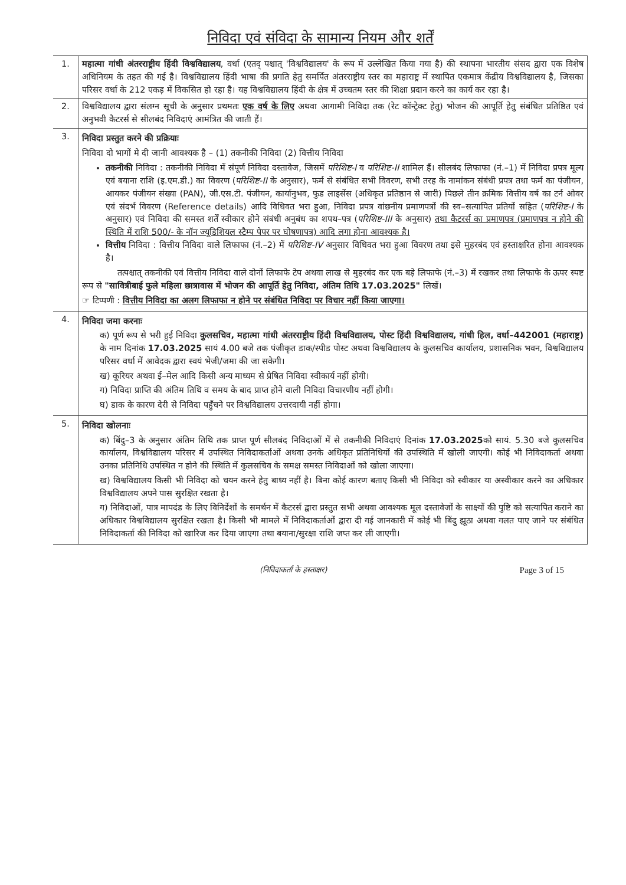निविदा एवं संविदा के सामान्य नियम और शर्तें
| 1. | महात्मा गांधी अंतरराष्ट्रीय हिंदी विश्वविद्यालय , वर्धा (एतद् पश्चात् 'विश्वविद्यालय' के रूप में उल्लेखित किया गया है) की स्थापना भारतीय संसद द्वारा एक विशेष अधिनियम के तहत की गई है। विश्वविद्यालय हिंदी भाषा की प्रगति हेतु समर्पित अंतरराष्ट्रीय स्तर का महाराष्ट्र में स्थापित एकमात्र केंद्रीय विश्वविद्यालय है, जिसका परिसर वर्धा के 212 एकड़ में विकसित हो रहा है। यह विश्वविद्यालय हिंदी के क्षेत्र में उच्चतम स्तर की शिक्षा प्रदान करने का कार्य कर रहा है। |
| 2. | विश्वविद्यालय द्वारा संलग्न सूची के अनुसार प्रथमतः एक वर्ष के लिए अथवा आगामी निविदा तक (रेट कॉन्ट्रेक्ट हेतु) भोजन की आपूर्ति हेतु संबंधित प्रतिष्ठित एवं अनुभवी कैटरर्स से सीलबंद निविदाएं आमंत्रित की जाती हैं। |
| 3. | निविदा प्रस्तुत करने की प्रक्रियाः निविदा दो भागों मे दी जानी आवश्यक है – (1) तकनीकी निविदा (2) वित्तीय निविदा तकनीकी निविदा : तकनीकी निविदा में संपूर्ण निविदा दस्तावेज, जिसमें परिशिष्ट-I व परिशिष्ट-II शामिल हैं। सीलबंद लिफाफा (नं.–1) में निविदा प्रपत्र मूल्य एवं बयाना राशि (इ.एम.डी.) का विवरण ( परिशिष्ट-II के अनुसार), फर्म से संबंधित सभी विवरण, सभी तरह के नामांकन संबंधी प्रपत्र तथा फर्म का पंजीयन, आयकर पंजीयन संख्या (PAN), जी.एस.टी. पंजीयन, कार्यानुभव, फुड लाइसेंस (अधिकृत प्रतिष्ठान से जारी) पिछले तीन क्रमिक वित्तीय वर्ष का टर्न ओवर एवं संदर्भ विवरण (Reference details) आदि विधिवत भरा हुआ, निविदा प्रपत्र वांछनीय प्रमाणपत्रों की स्व–सत्यापित प्रतियों सहित ( परिशिष्ट-I के अनुसार) एवं निविदा की समस्त शर्तें स्वीकार होने संबंधी अनुबंध का शपथ–पत्र ( परिशिष्ट-III के अनुसार) तथा कैटरर्स का प्रमाणपत्र (प्रमाणपत्र न होने की स्थिति में राशि 500/- के नॉन ज्यूडिशियल स्टैम्प पेपर पर घोषणापत्र) आदि लगा होना आवश्यक है। वित्तीय निविदा : वित्तीय निविदा वाले लिफाफा (नं.–2) में परिशिष्ट-IV अनुसार विधिवत भरा हुआ विवरण तथा इसे मुहरबंद एवं हस्ताक्षरित होना आवश्यक है। तत्पश्चात् तकनीकी एवं वित्तीय निविदा वाले दोनों लिफाफे टेप अथवा लाख से मुहरबंद कर एक बड़े लिफाफे (नं.–3) में रखकर तथा लिफाफे के ऊपर स्पष्ट रूप से "सावित्रीबाई फुले महिला छात्रावास में भोजन की आपूर्ति हेतु निविदा, अंतिम तिथि 17.03.2025" लिखें। ☞ टिप्पणी : वित्तीय निविदा का अलग लिफाफा न होने पर संबंधित निविदा पर विचार नहीं किया जाएगा। |
| 4. | निविदा जमा करनाः क) पूर्ण रूप से भरी हुई निविदा कुलसचिव, महात्मा गांधी अंतरराष्ट्रीय हिंदी विश्वविद्यालय, पोस्ट हिंदी विश्वविद्यालय, गांधी हिल, वर्धा–442001 (महाराष्ट्र) के नाम दिनांक 17.03.2025 सायं 4.00 बजे तक पंजीकृत डाक/स्पीड पोस्ट अथवा विश्वविद्यालय के कुलसचिव कार्यालय, प्रशासनिक भवन, विश्वविद्यालय परिसर वर्धा में आवेदक द्वारा स्वयं भेजी/जमा की जा सकेगी। ख) कूरियर अथवा ई–मेल आदि किसी अन्य माध्यम से प्रेषित निविदा स्वीकार्य नहीं होगी। ग) निविदा प्राप्ति की अंतिम तिथि व समय के बाद प्राप्त होने वाली निविदा विचारणीय नहीं होगी। घ) डाक के कारण देरी से निविदा पहुँचने पर विश्वविद्यालय उत्तरदायी नहीं होगा। |
| 5. | निविदा खोलनाः क) बिंदु–3 के अनुसार अंतिम तिथि तक प्राप्त पूर्ण सीलबंद निविदाओं में से तकनीकी निविदाएं दिनांक 17.03.2025 को सायं. 5.30 बजे कुलसचिव कार्यालय, विश्वविद्यालय परिसर में उपस्थित निविदाकर्ताओं अथवा उनके अधिकृत प्रतिनिधियों की उपस्थिति में खोली जाएगी। कोई भी निविदाकर्ता अथवा उनका प्रतिनिधि उपस्थित न होने की स्थिति में कुलसचिव के समक्ष समस्त निविदाओं को खोला जाएगा। ख) विश्वविद्यालय किसी भी निविदा को चयन करने हेतु बाध्य नहीं है। बिना कोई कारण बताए किसी भी निविदा को स्वीकार या अस्वीकार करने का अधिकार विश्वविद्यालय अपने पास सुरक्षित रखता है। ग) निविदाओं, पात्र मापदंड के लिए विनिर्देशों के समर्थन में कैटरर्स द्वारा प्रस्तुत सभी अथवा आवश्यक मूल दस्तावेजों के साक्ष्यों की पुष्टि को सत्यापित कराने का अधिकार विश्वविद्यालय सुरक्षित रखता है। किसी भी मामले में निविदाकर्ताओं द्वारा दी गई जानकारी में कोई भी बिंदु झूठा अथवा गलत पाए जाने पर संबंधित निविदाकर्ता की निविदा को खारिज कर दिया जाएगा तथा बयाना/सुरक्षा राशि जप्त कर ली जाएगी। |
(निविदाकर्ता के हस्ताक्षर) Page 3 of 15